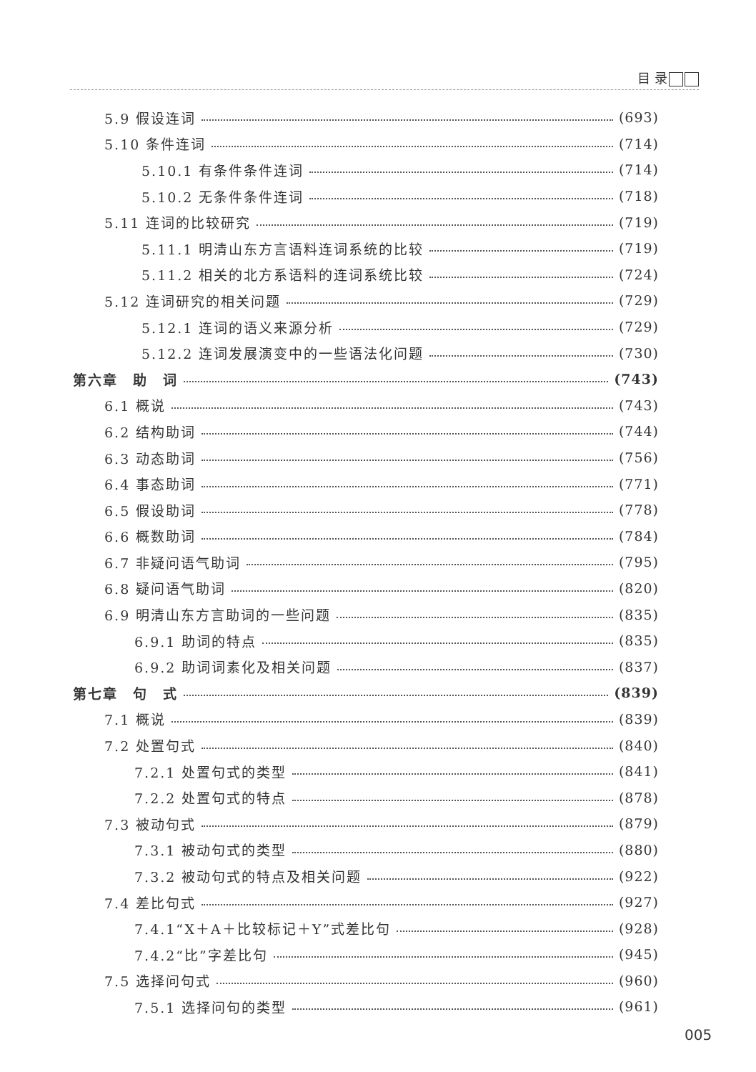目 录
5.9 假设连词 (693)
5.10 条件连词 (714)
5.10.1 有条件条件连词 (714)
5.10.2 无条件条件连词 (718)
5.11 连词的比较研究 (719)
5.11.1 明清山东方言语料连词系统的比较 (719)
5.11.2 相关的北方系语料的连词系统比较 (724)
5.12 连词研究的相关问题 (729)
5.12.1 连词的语义来源分析 (729)
5.12.2 连词发展演变中的一些语法化问题 (730)
第六章　助　词 (743)
6.1 概说 (743)
6.2 结构助词 (744)
6.3 动态助词 (756)
6.4 事态助词 (771)
6.5 假设助词 (778)
6.6 概数助词 (784)
6.7 非疑问语气助词 (795)
6.8 疑问语气助词 (820)
6.9 明清山东方言助词的一些问题 (835)
6.9.1 助词的特点 (835)
6.9.2 助词词素化及相关问题 (837)
第七章　句　式 (839)
7.1 概说 (839)
7.2 处置句式 (840)
7.2.1 处置句式的类型 (841)
7.2.2 处置句式的特点 (878)
7.3 被动句式 (879)
7.3.1 被动句式的类型 (880)
7.3.2 被动句式的特点及相关问题 (922)
7.4 差比句式 (927)
7.4.1“X＋A＋比较标记＋Y”式差比句 (928)
7.4.2“比”字差比句 (945)
7.5 选择问句式 (960)
7.5.1 选择问句的类型 (961)
005